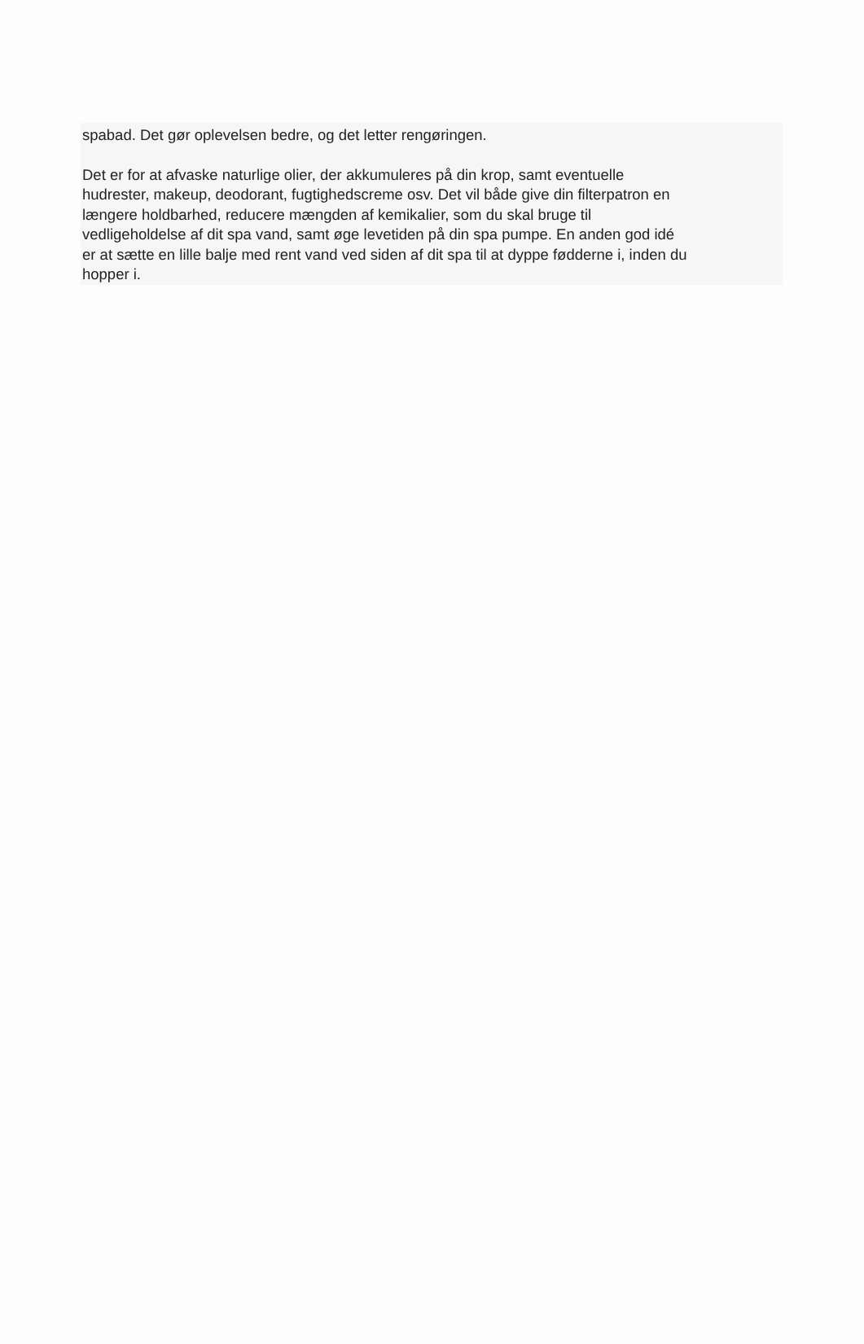spabad. Det gør oplevelsen bedre, og det letter rengøringen.
Det er for at afvaske naturlige olier, der akkumuleres på din krop, samt eventuelle
hudrester, makeup, deodorant, fugtighedscreme osv. Det vil både give din filterpatron en
længere holdbarhed, reducere mængden af kemikalier, som du skal bruge til
vedligeholdelse af dit spa vand, samt øge levetiden på din spa pumpe. En anden god idé
er at sætte en lille balje med rent vand ved siden af dit spa til at dyppe fødderne i, inden du
hopper i.